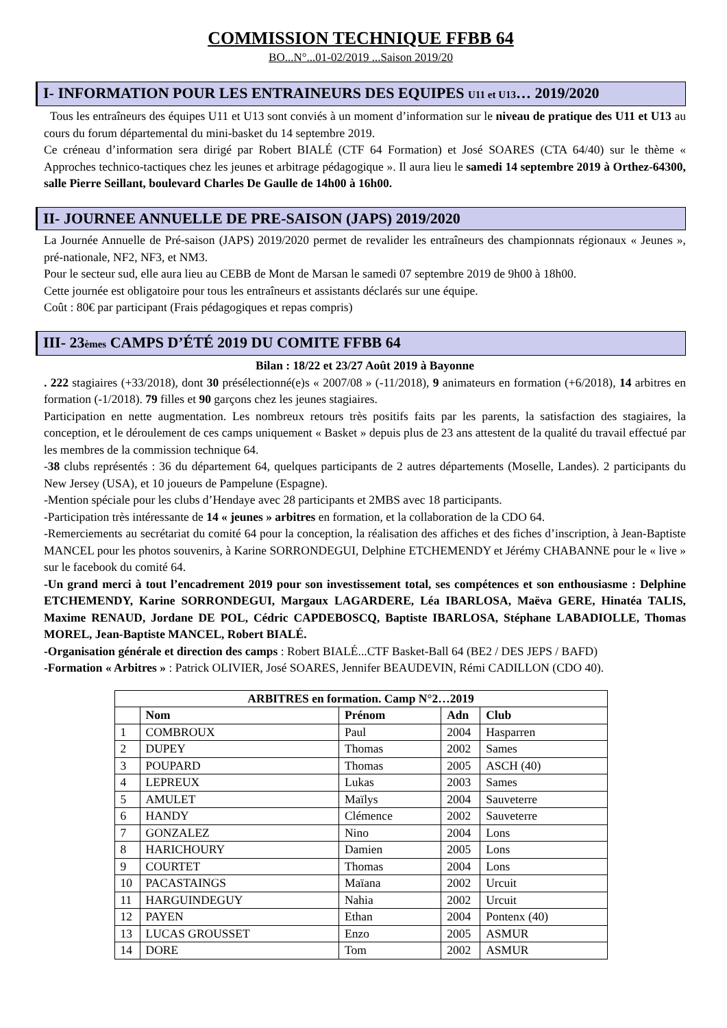COMMISSION TECHNIQUE FFBB 64
BO...N°...01-02/2019 ...Saison 2019/20
I- INFORMATION POUR LES ENTRAINEURS DES EQUIPES U11 et U13… 2019/2020
Tous les entraîneurs des équipes U11 et U13 sont conviés à un moment d’information sur le niveau de pratique des U11 et U13 au cours du forum départemental du mini-basket du 14 septembre 2019.
Ce créneau d’information sera dirigé par Robert BIALÉ (CTF 64 Formation) et José SOARES (CTA 64/40) sur le thème « Approches technico-tactiques chez les jeunes et arbitrage pédagogique ». Il aura lieu le samedi 14 septembre 2019 à Orthez-64300, salle Pierre Seillant, boulevard Charles De Gaulle de 14h00 à 16h00.
II- JOURNEE ANNUELLE DE PRE-SAISON (JAPS) 2019/2020
La Journée Annuelle de Pré-saison (JAPS) 2019/2020 permet de revalider les entraîneurs des championnats régionaux « Jeunes », pré-nationale, NF2, NF3, et NM3.
Pour le secteur sud, elle aura lieu au CEBB de Mont de Marsan le samedi 07 septembre 2019 de 9h00 à 18h00.
Cette journée est obligatoire pour tous les entraîneurs et assistants déclarés sur une équipe.
Coût : 80€ par participant (Frais pédagogiques et repas compris)
III- 23èmes CAMPS D’ÉTÉ 2019 DU COMITE FFBB 64
Bilan : 18/22 et 23/27 Août 2019 à Bayonne
. 222 stagiaires (+33/2018), dont 30 présélectionné(e)s « 2007/08 » (-11/2018), 9 animateurs en formation (+6/2018), 14 arbitres en formation (-1/2018). 79 filles et 90 garçons chez les jeunes stagiaires.
Participation en nette augmentation. Les nombreux retours très positifs faits par les parents, la satisfaction des stagiaires, la conception, et le déroulement de ces camps uniquement « Basket » depuis plus de 23 ans attestent de la qualité du travail effectué par les membres de la commission technique 64.
-38 clubs représentés : 36 du département 64, quelques participants de 2 autres départements (Moselle, Landes). 2 participants du New Jersey (USA), et 10 joueurs de Pampelune (Espagne).
-Mention spéciale pour les clubs d’Hendaye avec 28 participants et 2MBS avec 18 participants.
-Participation très intéressante de 14 « jeunes » arbitres en formation, et la collaboration de la CDO 64.
-Remerciements au secrétariat du comité 64 pour la conception, la réalisation des affiches et des fiches d’inscription, à Jean-Baptiste MANCEL pour les photos souvenirs, à Karine SORRONDEGUI, Delphine ETCHEMENDY et Jérémy CHABANNE pour le « live » sur le facebook du comité 64.
-Un grand merci à tout l’encadrement 2019 pour son investissement total, ses compétences et son enthousiasme : Delphine ETCHEMENDY, Karine SORRONDEGUI, Margaux LAGARDERE, Léa IBARLOSA, Maëva GERE, Hinatéa TALIS, Maxime RENAUD, Jordane DE POL, Cédric CAPDEBOSCQ, Baptiste IBARLOSA, Stéphane LABADIOLLE, Thomas MOREL, Jean-Baptiste MANCEL, Robert BIALÉ.
-Organisation générale et direction des camps : Robert BIALÉ...CTF Basket-Ball 64 (BE2 / DES JEPS / BAFD)
-Formation « Arbitres » : Patrick OLIVIER, José SOARES, Jennifer BEAUDEVIN, Rémi CADILLON (CDO 40).
| ARBITRES en formation. Camp N°2…2019 | | | | |
| --- | --- | --- | --- | --- |
| | Nom | Prénom | Adn | Club |
| 1 | COMBROUX | Paul | 2004 | Hasparren |
| 2 | DUPEY | Thomas | 2002 | Sames |
| 3 | POUPARD | Thomas | 2005 | ASCH (40) |
| 4 | LEPREUX | Lukas | 2003 | Sames |
| 5 | AMULET | Maïlys | 2004 | Sauveterre |
| 6 | HANDY | Clémence | 2002 | Sauveterre |
| 7 | GONZALEZ | Nino | 2004 | Lons |
| 8 | HARICHOURY | Damien | 2005 | Lons |
| 9 | COURTET | Thomas | 2004 | Lons |
| 10 | PACASTAINGS | Maïana | 2002 | Urcuit |
| 11 | HARGUINDEGUY | Nahia | 2002 | Urcuit |
| 12 | PAYEN | Ethan | 2004 | Pontenx (40) |
| 13 | LUCAS GROUSSET | Enzo | 2005 | ASMUR |
| 14 | DORE | Tom | 2002 | ASMUR |